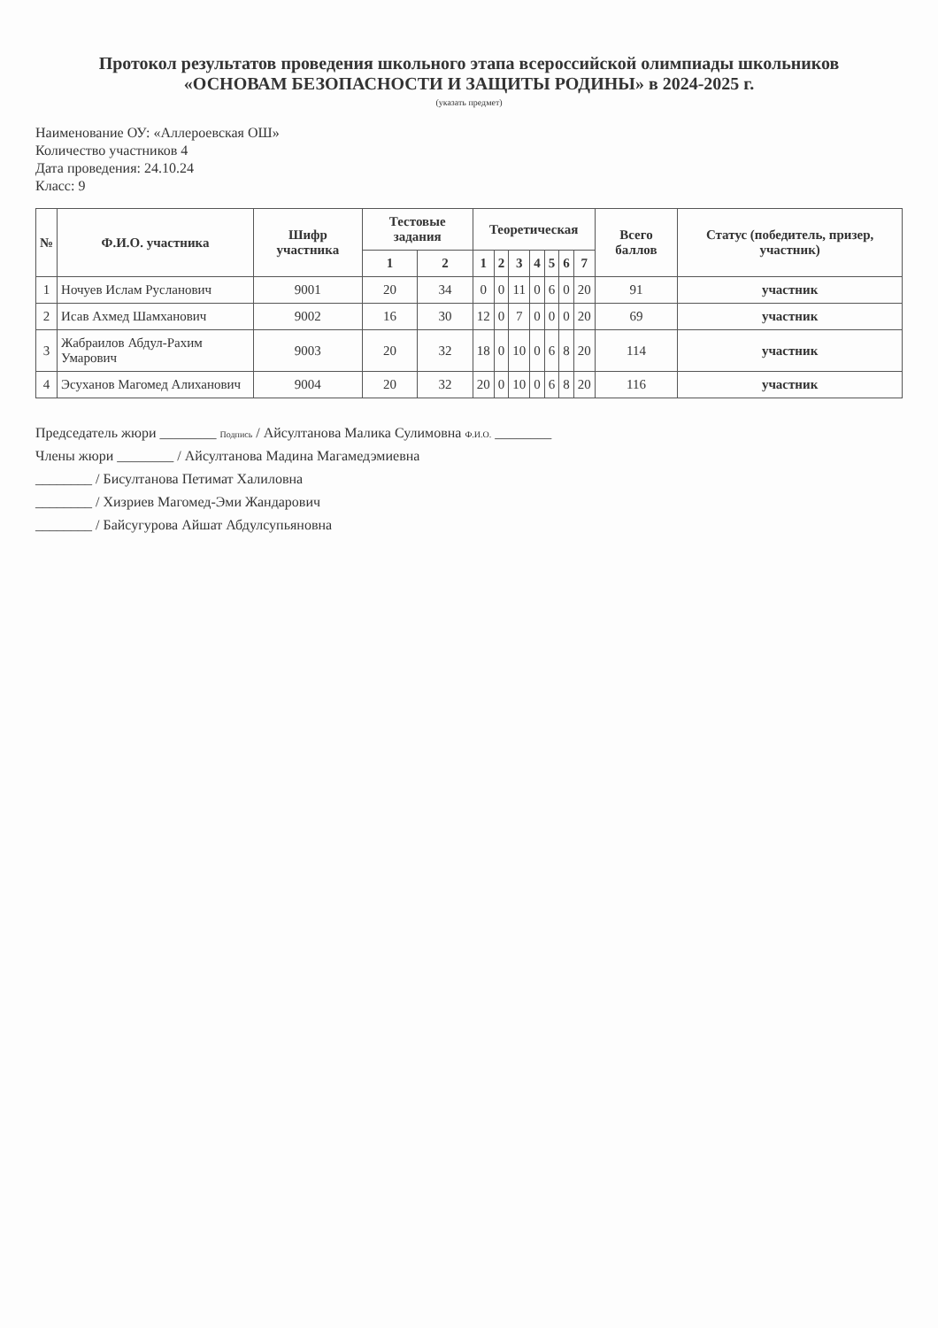Протокол результатов проведения школьного этапа всероссийской олимпиады школьников
«ОСНОВАМ БЕЗОПАСНОСТИ И ЗАЩИТЫ РОДИНЫ» в 2024-2025 г.
(указать предмет)
Наименование ОУ: «Аллероевская ОШ»
Количество участников 4
Дата проведения: 24.10.24
Класс: 9
| № | Ф.И.О. участника | Шифр участника | Тестовые задания | | Теоретическая | | | | | | | Всего баллов | Статус (победитель, призер, участник) |
| --- | --- | --- | --- | --- | --- | --- | --- | --- | --- | --- | --- | --- | --- |
| | | | 1 | 2 | 1 | 2 | 3 | 4 | 5 | 6 | 7 | | |
| 1 | Ночуев Ислам Русланович | 9001 | 20 | 34 | 0 | 0 | 11 | 0 | 6 | 0 | 20 | 91 | участник |
| 2 | Исав Ахмед Шамханович | 9002 | 16 | 30 | 12 | 0 | 7 | 0 | 0 | 0 | 20 | 69 | участник |
| 3 | Жабраилов Абдул-Рахим Умарович | 9003 | 20 | 32 | 18 | 0 | 10 | 0 | 6 | 8 | 20 | 114 | участник |
| 4 | Эсуханов Магомед Алиханович | 9004 | 20 | 32 | 20 | 0 | 10 | 0 | 6 | 8 | 20 | 116 | участник |
Председатель жюри ________ Подпись / Айсултанова Малика Сулимовна Ф.И.О. ________
Члены жюри ________ / Айсултанова Мадина Магамедэмиевна
________ / Бисултанова Петимат Халиловна
________ / Хизриев Магомед-Эми Жандарович
________ / Байсугурова Айшат Абдулсупьяновна